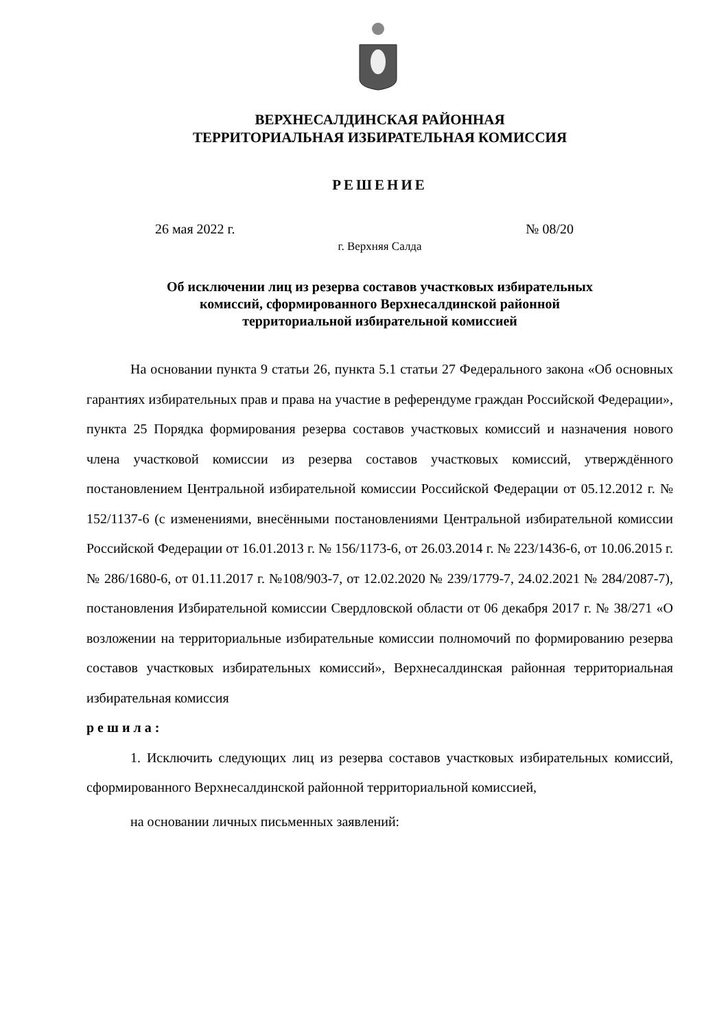ВЕРХНЕСАЛДИНСКАЯ РАЙОННАЯ
ТЕРРИТОРИАЛЬНАЯ ИЗБИРАТЕЛЬНАЯ КОМИССИЯ
РЕШЕНИЕ
26 мая 2022 г. № 08/20
г. Верхняя Салда
Об исключении лиц из резерва составов участковых избирательных
комиссий, сформированного Верхнесалдинской районной
территориальной избирательной комиссией
На основании пункта 9 статьи 26, пункта 5.1 статьи 27 Федерального закона «Об основных гарантиях избирательных прав и права на участие в референдуме граждан Российской Федерации», пункта 25 Порядка формирования резерва составов участковых комиссий и назначения нового члена участковой комиссии из резерва составов участковых комиссий, утверждённого постановлением Центральной избирательной комиссии Российской Федерации от 05.12.2012 г. № 152/1137-6 (с изменениями, внесёнными постановлениями Центральной избирательной комиссии Российской Федерации от 16.01.2013 г. № 156/1173-6, от 26.03.2014 г. № 223/1436-6, от 10.06.2015 г. № 286/1680-6, от 01.11.2017 г. №108/903-7, от 12.02.2020 № 239/1779-7, 24.02.2021 № 284/2087-7), постановления Избирательной комиссии Свердловской области от 06 декабря 2017 г. № 38/271 «О возложении на территориальные избирательные комиссии полномочий по формированию резерва составов участковых избирательных комиссий», Верхнесалдинская районная территориальная избирательная комиссия
р е ш и л а :
1. Исключить следующих лиц из резерва составов участковых избирательных комиссий, сформированного Верхнесалдинской районной территориальной комиссией,
на основании личных письменных заявлений: